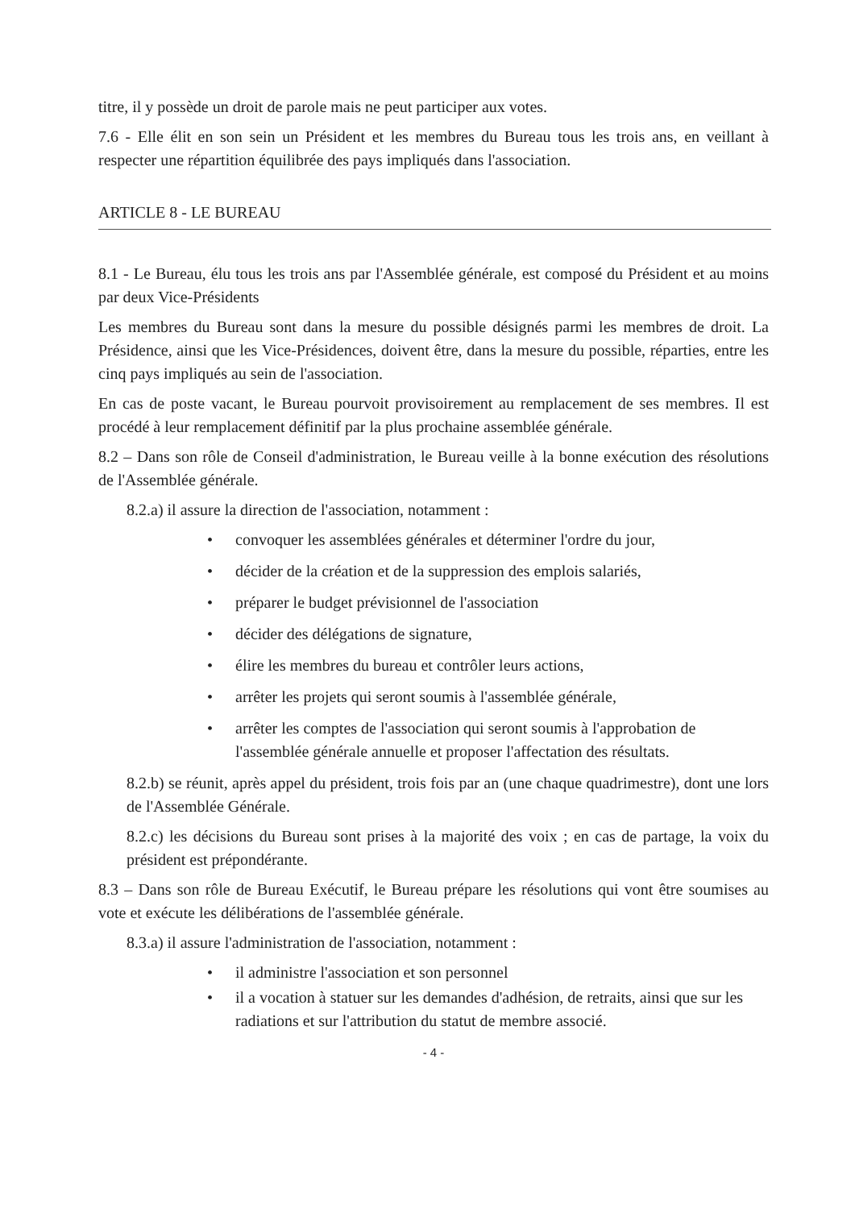titre, il y possède un droit de parole mais ne peut participer aux votes.
7.6 - Elle élit en son sein un Président et les membres du Bureau tous les trois ans, en veillant à respecter une répartition équilibrée des pays impliqués dans l'association.
ARTICLE 8 - LE BUREAU
8.1 - Le Bureau, élu tous les trois ans par l'Assemblée générale, est composé du Président et au moins par deux Vice-Présidents
Les membres du Bureau sont dans la mesure du possible désignés parmi les membres de droit. La Présidence, ainsi que les Vice-Présidences, doivent être, dans la mesure du possible, réparties, entre les cinq pays impliqués au sein de l'association.
En cas de poste vacant, le Bureau pourvoit provisoirement au remplacement de ses membres. Il est procédé à leur remplacement définitif par la plus prochaine assemblée générale.
8.2 – Dans son rôle de Conseil d'administration, le Bureau veille à la bonne exécution des résolutions de l'Assemblée générale.
8.2.a) il assure la direction de l'association, notamment :
• convoquer les assemblées générales et déterminer l'ordre du jour,
• décider de la création et de la suppression des emplois salariés,
• préparer le budget prévisionnel de l'association
• décider des délégations de signature,
• élire les membres du bureau et contrôler leurs actions,
• arrêter les projets qui seront soumis à l'assemblée générale,
• arrêter les comptes de l'association qui seront soumis à l'approbation de l'assemblée générale annuelle et proposer l'affectation des résultats.
8.2.b) se réunit, après appel du président, trois fois par an (une chaque quadrimestre), dont une lors de l'Assemblée Générale.
8.2.c) les décisions du Bureau sont prises à la majorité des voix ; en cas de partage, la voix du président est prépondérante.
8.3 – Dans son rôle de Bureau Exécutif, le Bureau prépare les résolutions qui vont être soumises au vote et exécute les délibérations de l'assemblée générale.
8.3.a) il assure l'administration de l'association, notamment :
• il administre l'association et son personnel
• il a vocation à statuer sur les demandes d'adhésion, de retraits, ainsi que sur les radiations et sur l'attribution du statut de membre associé.
- 4 -